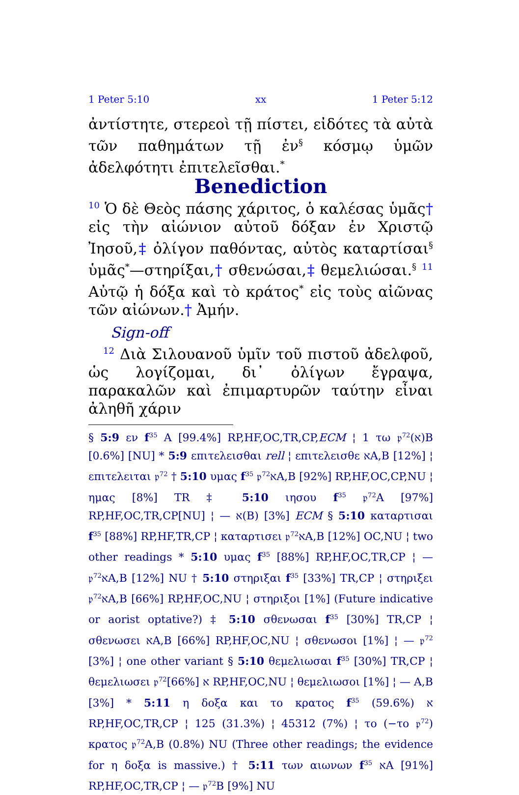1 Peter 5:10 xx 1 Peter 5:12
ἀντίστητε, στερεοὶ τῇ πίστει, εἰδότες τὰ αὐτὰ τῶν παθημάτων τῇ ἐν<sup>§</sup> κόσμῳ ὑμῶν ἀδελφότητι ἐπιτελεῖσθαι.<sup>*</sup>
Benediction
<sup>10</sup> Ὁ δὲ Θεὸς πάσης χάριτος, ὁ καλέσας ὑμᾶς† εἰς τὴν αἰώνιον αὐτοῦ δόξαν ἐν Χριστῷ Ἰησοῦ,‡ ὀλίγον παθόντας, αὐτὸς καταρτίσαι<sup>§</sup> ὑμᾶς<sup>*</sup>—στηρίξαι,† σθενώσαι,‡ θεμελιώσαι.<sup>§</sup> <sup>11</sup> Αὐτῷ ἡ δόξα καὶ τὸ κράτος<sup>*</sup> εἰς τοὺς αἰῶνας τῶν αἰώνων.† Ἀμήν.
Sign-off
<sup>12</sup> Διὰ Σιλουανοῦ ὑμῖν τοῦ πιστοῦ ἀδελφοῦ, ὡς λογίζομαι, δι᾽ ὀλίγων ἔγραψα, παρακαλῶν καὶ ἐπιμαρτυρῶν ταύτην εἶναι ἀληθῆ χάριν
§ 5:9 εν f<sup>35</sup> A [99.4%] RP,HF,OC,TR,CP,ECM ¦ 1 τω 𝔭<sup>72</sup>(א)B [0.6%] [NU] * 5:9 επιτελεισθαι rell ¦ επιτελεισθε אA,B [12%] ¦ επιτελειται 𝔭<sup>72</sup> † 5:10 υμας f<sup>35</sup> 𝔭<sup>72</sup>אA,B [92%] RP,HF,OC,CP,NU ¦ ημας [8%] TR ‡ 5:10 ιησου f<sup>35</sup> 𝔭<sup>72</sup>A [97%] RP,HF,OC,TR,CP[NU] ¦ — א(B) [3%] ECM § 5:10 καταρτισαι f<sup>35</sup> [88%] RP,HF,TR,CP ¦ καταρτισει 𝔭<sup>72</sup>אA,B [12%] OC,NU ¦ two other readings * 5:10 υμας f<sup>35</sup> [88%] RP,HF,OC,TR,CP ¦ — 𝔭<sup>72</sup>אA,B [12%] NU † 5:10 στηριξαι f<sup>35</sup> [33%] TR,CP ¦ στηριξει 𝔭<sup>72</sup>אA,B [66%] RP,HF,OC,NU ¦ στηριξοι [1%] (Future indicative or aorist optative?) ‡ 5:10 σθενωσαι f<sup>35</sup> [30%] TR,CP ¦ σθενωσει אA,B [66%] RP,HF,OC,NU ¦ σθενωσοι [1%] ¦ — 𝔭<sup>72</sup> [3%] ¦ one other variant § 5:10 θεμελιωσαι f<sup>35</sup> [30%] TR,CP ¦ θεμελιωσει 𝔭<sup>72</sup>א [66%] RP,HF,OC,NU ¦ θεμελιωσοι [1%] ¦ — A,B [3%] * 5:11 η δοξα και το κρατος f<sup>35</sup> א (59.6%) RP,HF,OC,TR,CP ¦ 125 (31.3%) ¦ 45312 (7%) ¦ το (−το 𝔭<sup>72</sup>) κρατος 𝔭<sup>72</sup>A,B (0.8%) NU (Three other readings; the evidence for η δοξα is massive.) † 5:11 των αιωνων f<sup>35</sup> אA [91%] RP,HF,OC,TR,CP ¦ — 𝔭<sup>72</sup>B [9%] NU